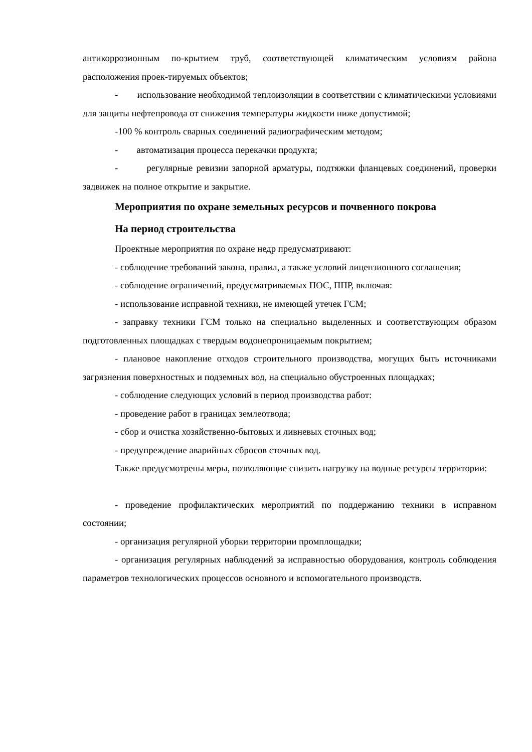антикоррозионным по-крытием труб, соответствующей климатическим условиям района расположения проек-тируемых объектов;
- использование необходимой теплоизоляции в соответствии с климатическими условиями для защиты нефтепровода от снижения температуры жидкости ниже допустимой;
-100 % контроль сварных соединений радиографическим методом;
- автоматизация процесса перекачки продукта;
- регулярные ревизии запорной арматуры, подтяжки фланцевых соединений, проверки задвижек на полное открытие и закрытие.
Мероприятия по охране земельных ресурсов и почвенного покрова
На период строительства
Проектные мероприятия по охране недр предусматривают:
- соблюдение требований закона, правил, а также условий лицензионного соглашения;
- соблюдение ограничений, предусматриваемых ПОС, ППР, включая:
- использование исправной техники, не имеющей утечек ГСМ;
- заправку техники ГСМ только на специально выделенных и соответствующим образом подготовленных площадках с твердым водонепроницаемым покрытием;
- плановое накопление отходов строительного производства, могущих быть источниками загрязнения поверхностных и подземных вод, на специально обустроенных площадках;
- соблюдение следующих условий в период производства работ:
- проведение работ в границах землеотвода;
- сбор и очистка хозяйственно-бытовых и ливневых сточных вод;
- предупреждение аварийных сбросов сточных вод.
Также предусмотрены меры, позволяющие снизить нагрузку на водные ресурсы территории:
- проведение профилактических мероприятий по поддержанию техники в исправном состоянии;
- организация регулярной уборки территории промплощадки;
- организация регулярных наблюдений за исправностью оборудования, контроль соблюдения параметров технологических процессов основного и вспомогательного производств.